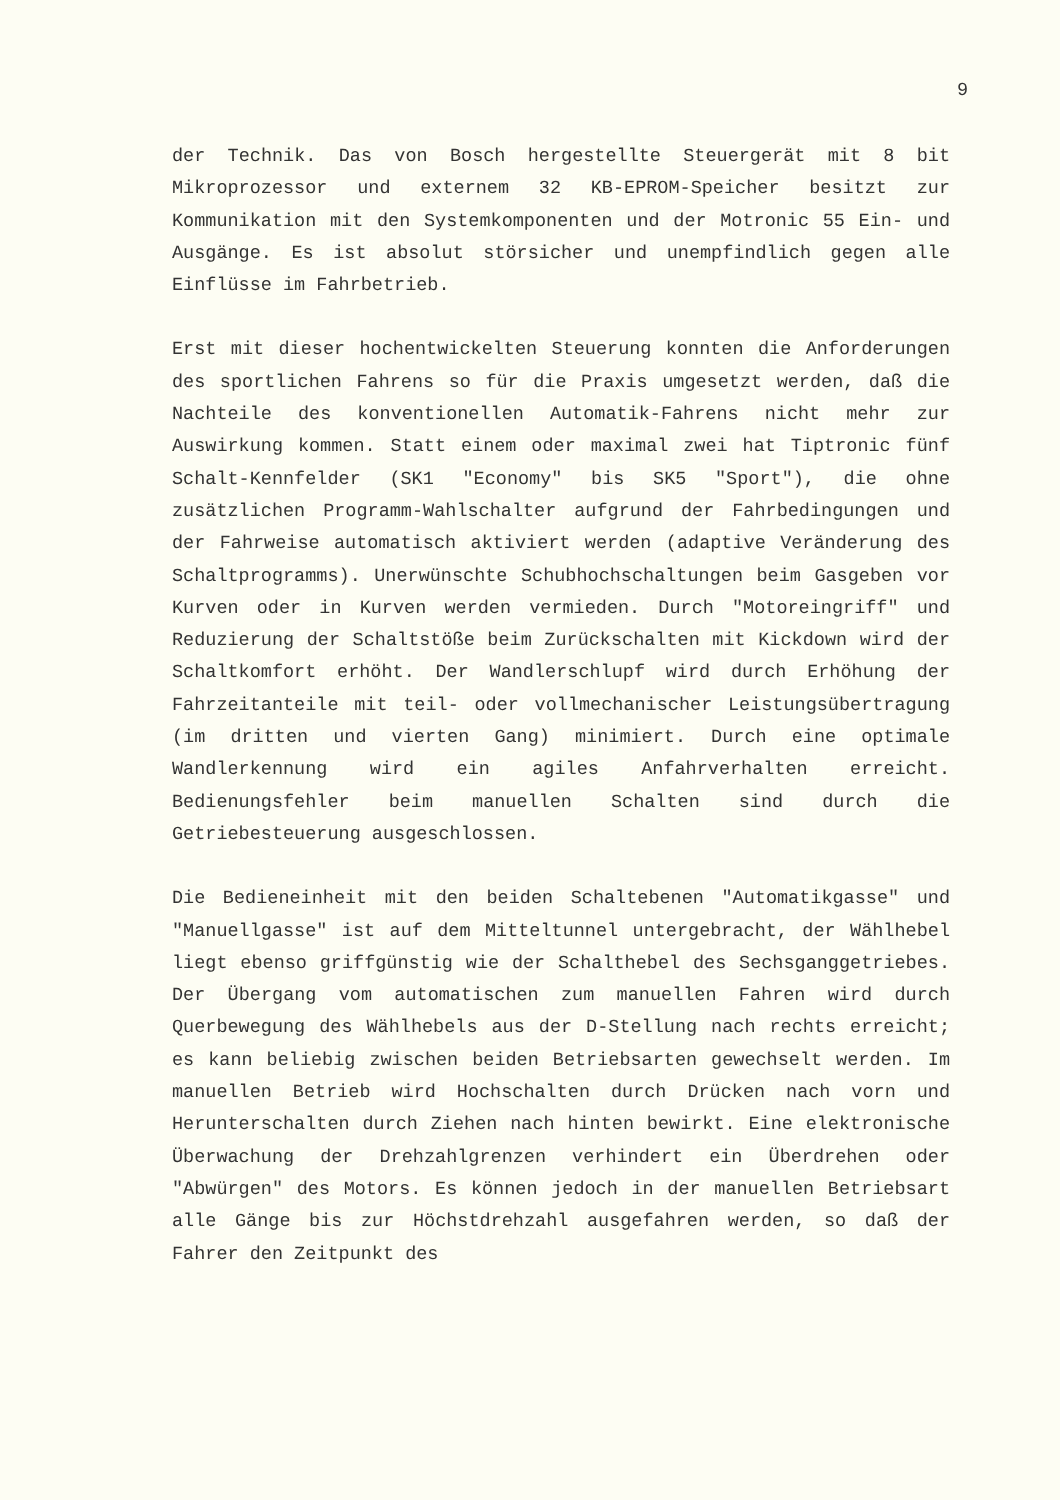9
der Technik. Das von Bosch hergestellte Steuergerät mit 8 bit Mikroprozessor und externem 32 KB-EPROM-Speicher besitzt zur Kommunikation mit den Systemkomponenten und der Motronic 55 Ein- und Ausgänge. Es ist absolut störsicher und unempfindlich gegen alle Einflüsse im Fahrbetrieb.
Erst mit dieser hochentwickelten Steuerung konnten die Anforderungen des sportlichen Fahrens so für die Praxis umgesetzt werden, daß die Nachteile des konventionellen Automatik-Fahrens nicht mehr zur Auswirkung kommen. Statt einem oder maximal zwei hat Tiptronic fünf Schalt-Kennfelder (SK1 "Economy" bis SK5 "Sport"), die ohne zusätzlichen Programm-Wahlschalter aufgrund der Fahrbedingungen und der Fahrweise automatisch aktiviert werden (adaptive Veränderung des Schaltprogramms). Unerwünschte Schubhochschaltungen beim Gasgeben vor Kurven oder in Kurven werden vermieden. Durch "Motoreingriff" und Reduzierung der Schaltstöße beim Zurückschalten mit Kickdown wird der Schaltkomfort erhöht. Der Wandlerschlupf wird durch Erhöhung der Fahrzeitanteile mit teil- oder vollmechanischer Leistungsübertragung (im dritten und vierten Gang) minimiert. Durch eine optimale Wandlerkennung wird ein agiles Anfahrverhalten erreicht. Bedienungsfehler beim manuellen Schalten sind durch die Getriebesteuerung ausgeschlossen.
Die Bedieneinheit mit den beiden Schaltebenen "Automatikgasse" und "Manuellgasse" ist auf dem Mitteltunnel untergebracht, der Wählhebel liegt ebenso griffgünstig wie der Schalthebel des Sechsganggetriebes. Der Übergang vom automatischen zum manuellen Fahren wird durch Querbewegung des Wählhebels aus der D-Stellung nach rechts erreicht; es kann beliebig zwischen beiden Betriebsarten gewechselt werden. Im manuellen Betrieb wird Hochschalten durch Drücken nach vorn und Herunterschalten durch Ziehen nach hinten bewirkt. Eine elektronische Überwachung der Drehzahlgrenzen verhindert ein Überdrehen oder "Abwürgen" des Motors. Es können jedoch in der manuellen Betriebsart alle Gänge bis zur Höchstdrehzahl ausgefahren werden, so daß der Fahrer den Zeitpunkt des